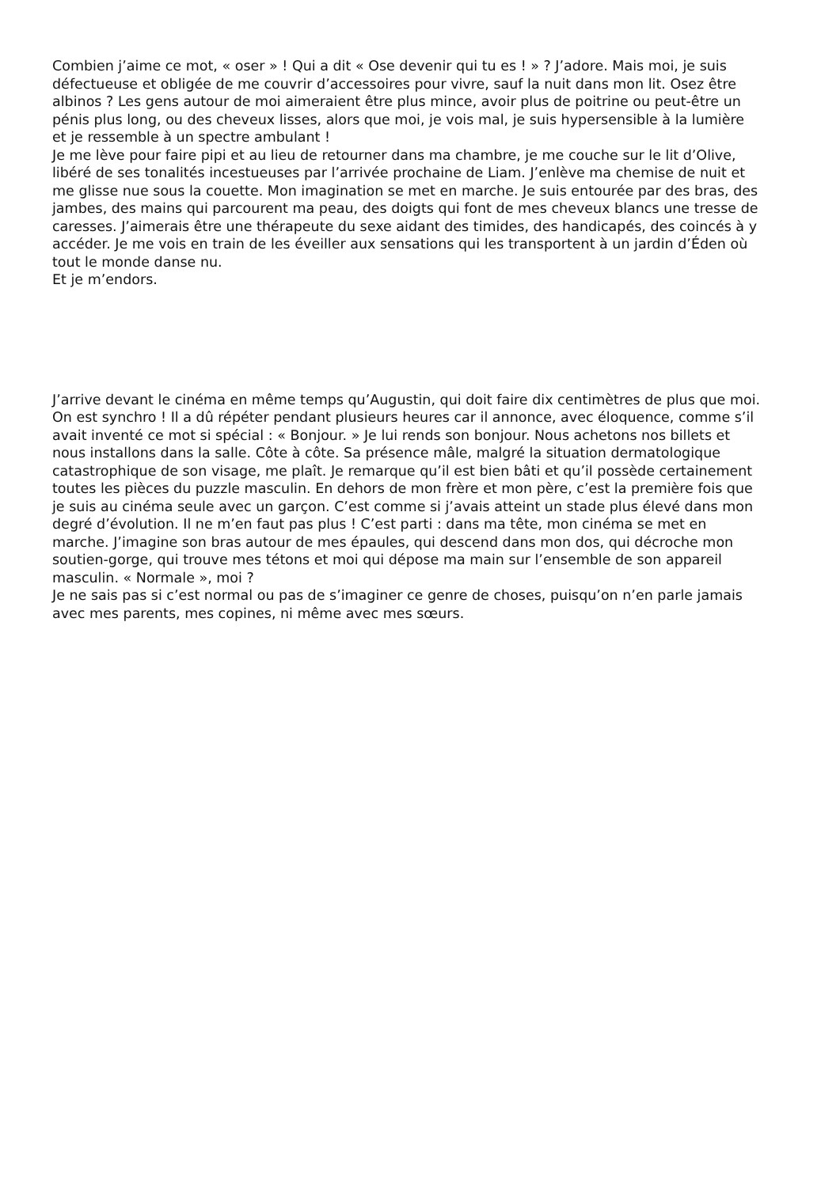Combien j’aime ce mot, « oser » ! Qui a dit « Ose devenir qui tu es ! » ? J’adore. Mais moi, je suis défectueuse et obligée de me couvrir d’accessoires pour vivre, sauf la nuit dans mon lit. Osez être albinos ? Les gens autour de moi aimeraient être plus mince, avoir plus de poitrine ou peut-être un pénis plus long, ou des cheveux lisses, alors que moi, je vois mal, je suis hypersensible à la lumière et je ressemble à un spectre ambulant !
Je me lève pour faire pipi et au lieu de retourner dans ma chambre, je me couche sur le lit d’Olive, libéré de ses tonalités incestueuses par l’arrivée prochaine de Liam. J’enlève ma chemise de nuit et me glisse nue sous la couette. Mon imagination se met en marche. Je suis entourée par des bras, des jambes, des mains qui parcourent ma peau, des doigts qui font de mes cheveux blancs une tresse de caresses. J’aimerais être une thérapeute du sexe aidant des timides, des handicapés, des coincés à y accéder. Je me vois en train de les éveiller aux sensations qui les transportent à un jardin d’Éden où tout le monde danse nu.
Et je m’endors.
J’arrive devant le cinéma en même temps qu’Augustin, qui doit faire dix centimètres de plus que moi. On est synchro ! Il a dû répéter pendant plusieurs heures car il annonce, avec éloquence, comme s’il avait inventé ce mot si spécial : « Bonjour. » Je lui rends son bonjour. Nous achetons nos billets et nous installons dans la salle. Côte à côte. Sa présence mâle, malgré la situation dermatologique catastrophique de son visage, me plaît. Je remarque qu’il est bien bâti et qu’il possède certainement toutes les pièces du puzzle masculin. En dehors de mon frère et mon père, c’est la première fois que je suis au cinéma seule avec un garçon. C’est comme si j’avais atteint un stade plus élevé dans mon degré d’évolution. Il ne m’en faut pas plus ! C’est parti : dans ma tête, mon cinéma se met en marche. J’imagine son bras autour de mes épaules, qui descend dans mon dos, qui décroche mon soutien-gorge, qui trouve mes tétons et moi qui dépose ma main sur l’ensemble de son appareil masculin. « Normale », moi ?
Je ne sais pas si c’est normal ou pas de s’imaginer ce genre de choses, puisqu’on n’en parle jamais avec mes parents, mes copines, ni même avec mes sœurs.